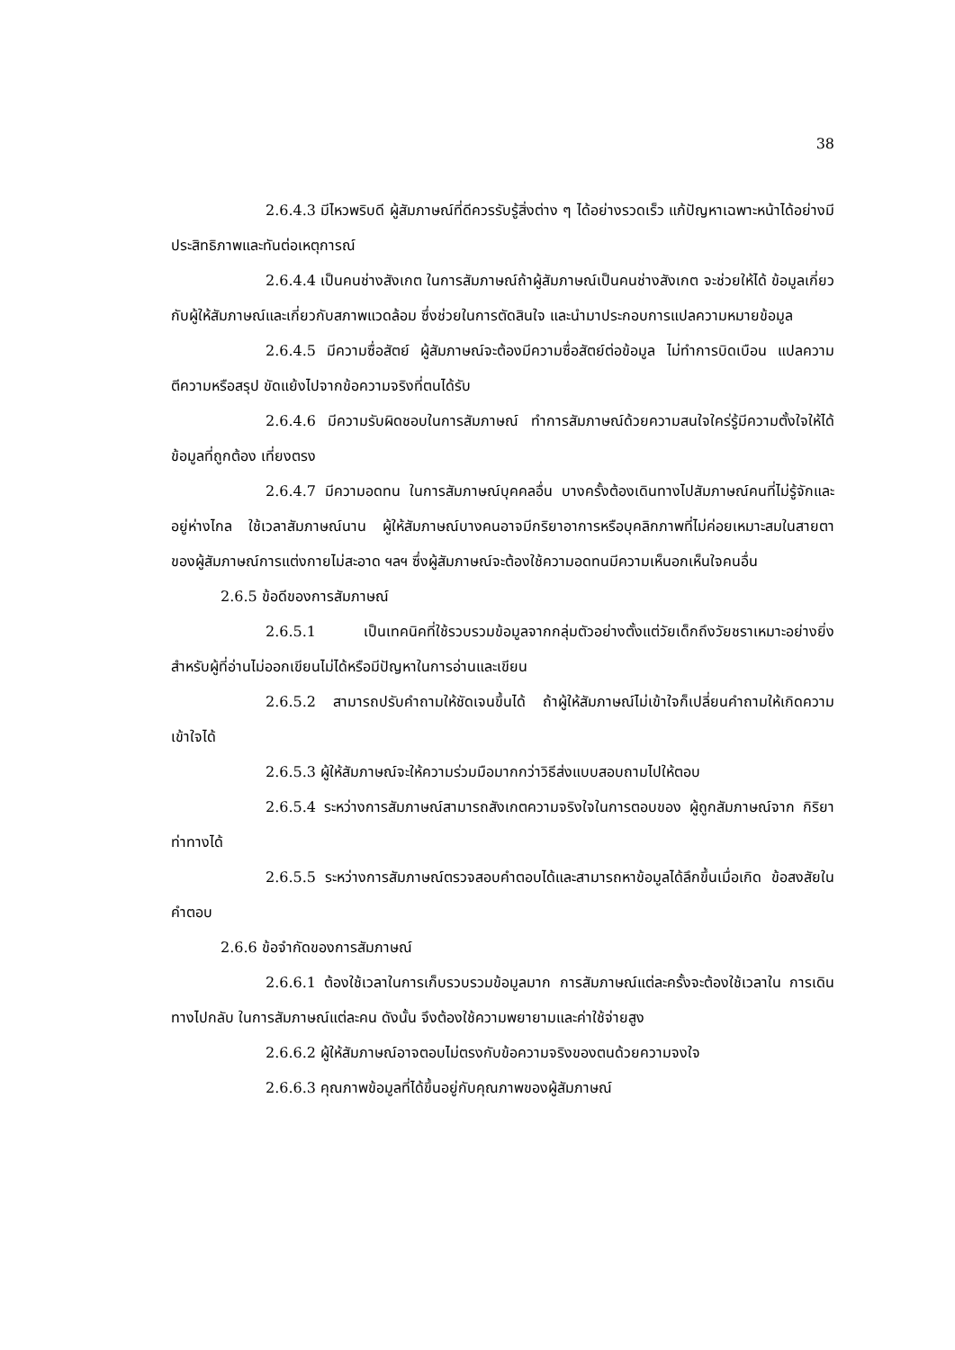38
2.6.4.3 มีไหวพริบดี ผู้สัมภาษณ์ที่ดีควรรับรู้สิ่งต่าง ๆ ได้อย่างรวดเร็ว แก้ปัญหาเฉพาะหน้าได้อย่างมีประสิทธิภาพและทันต่อเหตุการณ์
2.6.4.4 เป็นคนช่างสังเกต ในการสัมภาษณ์ถ้าผู้สัมภาษณ์เป็นคนช่างสังเกต จะช่วยให้ได้ ข้อมูลเกี่ยวกับผู้ให้สัมภาษณ์และเกี่ยวกับสภาพแวดล้อม ซึ่งช่วยในการตัดสินใจ และนำมาประกอบการแปลความหมายข้อมูล
2.6.4.5 มีความซื่อสัตย์ ผู้สัมภาษณ์จะต้องมีความซื่อสัตย์ต่อข้อมูล ไม่ทำการบิดเบือน แปลความ ตีความหรือสรุป ขัดแย้งไปจากข้อความจริงที่ตนได้รับ
2.6.4.6 มีความรับผิดชอบในการสัมภาษณ์ ทำการสัมภาษณ์ด้วยความสนใจใคร่รู้มีความตั้งใจให้ได้ข้อมูลที่ถูกต้อง เที่ยงตรง
2.6.4.7 มีความอดทน ในการสัมภาษณ์บุคคลอื่น บางครั้งต้องเดินทางไปสัมภาษณ์คนที่ไม่รู้จักและอยู่ห่างไกล ใช้เวลาสัมภาษณ์นาน ผู้ให้สัมภาษณ์บางคนอาจมีกริยาอาการหรือบุคลิกภาพที่ไม่ค่อยเหมาะสมในสายตาของผู้สัมภาษณ์การแต่งกายไม่สะอาด ฯลฯ ซึ่งผู้สัมภาษณ์จะต้องใช้ความอดทนมีความเห็นอกเห็นใจคนอื่น
2.6.5 ข้อดีของการสัมภาษณ์
2.6.5.1 เป็นเทคนิคที่ใช้รวบรวมข้อมูลจากกลุ่มตัวอย่างตั้งแต่วัยเด็กถึงวัยชราเหมาะอย่างยิ่ง สำหรับผู้ที่อ่านไม่ออกเขียนไม่ได้หรือมีปัญหาในการอ่านและเขียน
2.6.5.2 สามารถปรับคำถามให้ชัดเจนขึ้นได้ ถ้าผู้ให้สัมภาษณ์ไม่เข้าใจก็เปลี่ยนคำถามให้เกิดความเข้าใจได้
2.6.5.3 ผู้ให้สัมภาษณ์จะให้ความร่วมมือมากกว่าวิธีส่งแบบสอบถามไปให้ตอบ
2.6.5.4 ระหว่างการสัมภาษณ์สามารถสังเกตความจริงใจในการตอบของ ผู้ถูกสัมภาษณ์จาก กิริยา ท่าทางได้
2.6.5.5 ระหว่างการสัมภาษณ์ตรวจสอบคำตอบได้และสามารถหาข้อมูลได้ลึกขึ้นเมื่อเกิด ข้อสงสัยในคำตอบ
2.6.6 ข้อจำกัดของการสัมภาษณ์
2.6.6.1 ต้องใช้เวลาในการเก็บรวบรวมข้อมูลมาก การสัมภาษณ์แต่ละครั้งจะต้องใช้เวลาใน การเดินทางไปกลับ ในการสัมภาษณ์แต่ละคน ดังนั้น จึงต้องใช้ความพยายามและค่าใช้จ่ายสูง
2.6.6.2 ผู้ให้สัมภาษณ์อาจตอบไม่ตรงกับข้อความจริงของตนด้วยความจงใจ
2.6.6.3 คุณภาพข้อมูลที่ได้ขึ้นอยู่กับคุณภาพของผู้สัมภาษณ์